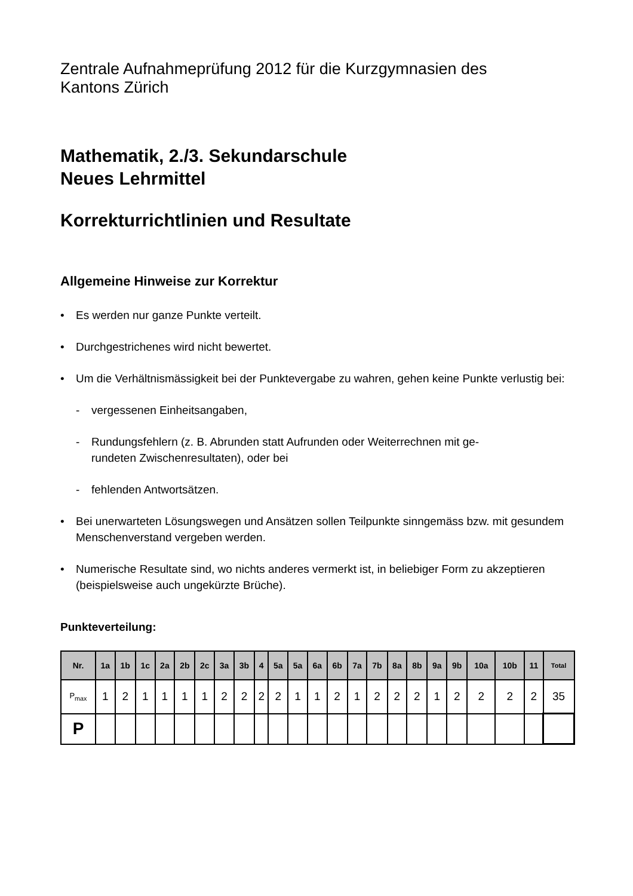Zentrale Aufnahmeprüfung 2012 für die Kurzgymnasien des
Kantons Zürich
Mathematik, 2./3. Sekundarschule
Neues Lehrmittel
Korrekturrichtlinien und Resultate
Allgemeine Hinweise zur Korrektur
• Es werden nur ganze Punkte verteilt.
• Durchgestrichenes wird nicht bewertet.
• Um die Verhältnismässigkeit bei der Punktevergabe zu wahren, gehen keine Punkte verlustig bei:
- vergessenen Einheitsangaben,
- Rundungsfehlern (z. B. Abrunden statt Aufrunden oder Weiterrechnen mit ge-
rundeten Zwischenresultaten), oder bei
- fehlenden Antwortsätzen.
• Bei unerwarteten Lösungswegen und Ansätzen sollen Teilpunkte sinngemäss bzw. mit gesundem Menschenverstand vergeben werden.
• Numerische Resultate sind, wo nichts anderes vermerkt ist, in beliebiger Form zu akzeptieren (beispielsweise auch ungekürzte Brüche).
Punkteverteilung:
| Nr. | 1a | 1b | 1c | 2a | 2b | 2c | 3a | 3b | 4 | 5a | 5a | 6a | 6b | 7a | 7b | 8a | 8b | 9a | 9b | 10a | 10b | 11 | Total |
| --- | --- | --- | --- | --- | --- | --- | --- | --- | --- | --- | --- | --- | --- | --- | --- | --- | --- | --- | --- | --- | --- | --- | --- |
| P<sub>max</sub> | 1 | 2 | 1 | 1 | 1 | 1 | 2 | 2 | 2 | 2 | 1 | 1 | 2 | 1 | 2 | 2 | 2 | 1 | 2 | 2 | 2 | 2 | 35 |
| P | | | | | | | | | | | | | | | | | | | | | | | |